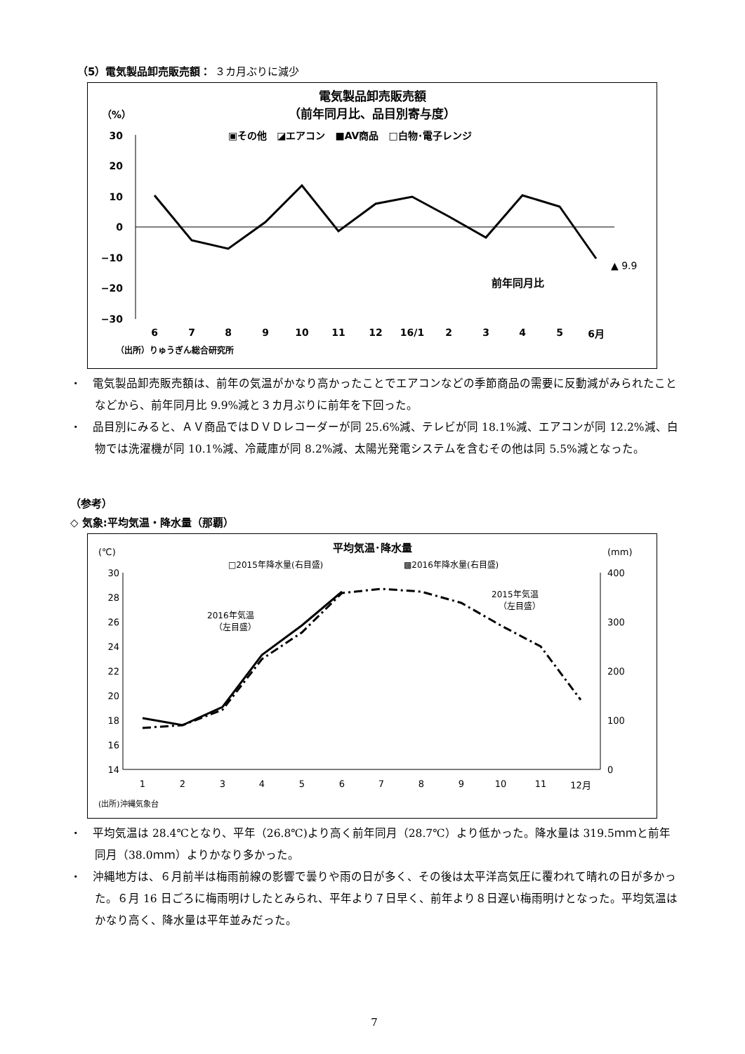（5）電気製品卸売販売額： ３カ月ぶりに減少
電気製品卸売販売額
（前年同月比、品目別寄与度）
（%）
▣その他　◪エアコン　■AV商品　□白物･電子レンジ
30
20
10
0
−10
−20
−30
6
7
8
9
10
11
12
16/1
2
3
4
5
6月
▲ 9.9
前年同月比
（出所）りゅうぎん総合研究所
・　電気製品卸売販売額は、前年の気温がかなり高かったことでエアコンなどの季節商品の需要に反動減がみられたことなどから、前年同月比 9.9%減と３カ月ぶりに前年を下回った。
・　品目別にみると、ＡＶ商品ではＤＶＤレコーダーが同 25.6%減、テレビが同 18.1%減、エアコンが同 12.2%減、白物では洗濯機が同 10.1%減、冷蔵庫が同 8.2%減、太陽光発電システムを含むその他は同 5.5%減となった。
（参考）
◇ 気象:平均気温・降水量（那覇）
平均気温･降水量
(℃)
(mm)
□2015年降水量(右目盛)
▩2016年降水量(右目盛)
30
28
26
24
22
20
18
16
14
400
300
200
100
0
2016年気温
（左目盛）
2015年気温
（左目盛）
1
2
3
4
5
6
7
8
9
10
11
12月
(出所)沖縄気象台
・　平均気温は 28.4℃となり、平年（26.8℃)より高く前年同月（28.7℃）より低かった。降水量は 319.5ｍｍと前年同月（38.0ｍｍ）よりかなり多かった。
・　沖縄地方は、６月前半は梅雨前線の影響で曇りや雨の日が多く、その後は太平洋高気圧に覆われて晴れの日が多かった。６月 16 日ごろに梅雨明けしたとみられ、平年より７日早く、前年より８日遅い梅雨明けとなった。平均気温はかなり高く、降水量は平年並みだった。
7